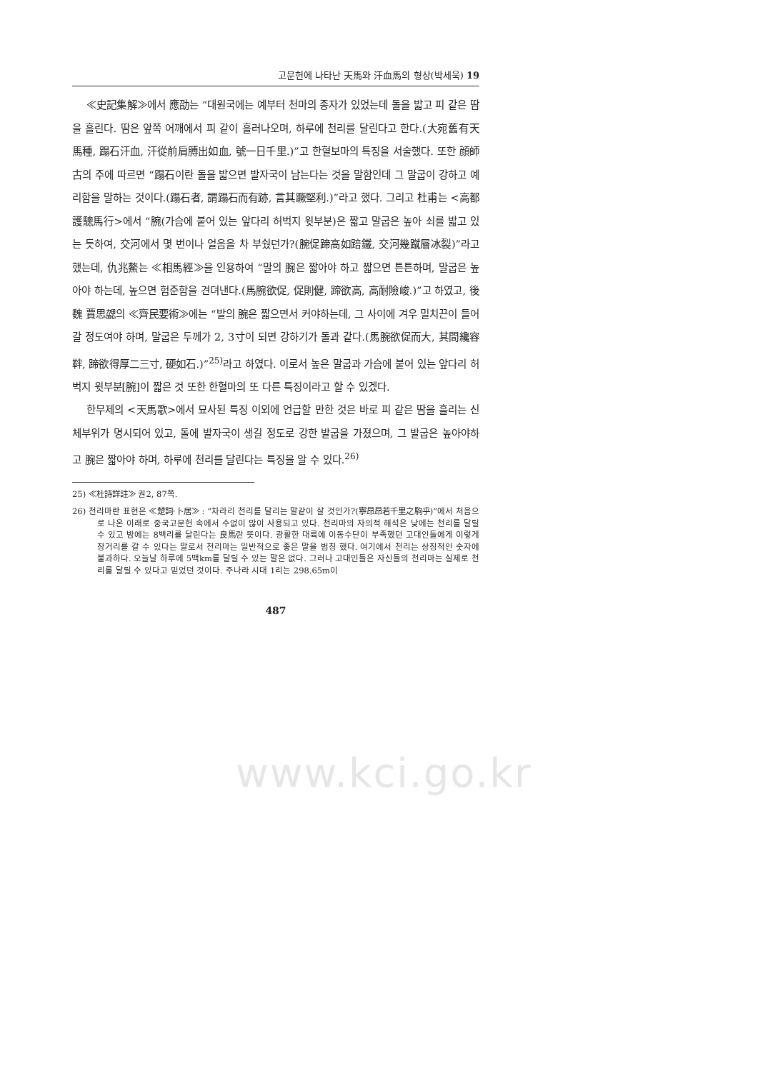고문헌에 나타난 天馬와 汗血馬의 형상(박세욱) 19
≪史記集解≫에서 應劭는 “대원국에는 예부터 천마의 종자가 있었는데 돌을 밟고 피 같은 땀을 흘린다. 땀은 앞쪽 어깨에서 피 같이 흘러나오며, 하루에 천리를 달린다고 한다.(大宛舊有天馬種, 蹋石汗血, 汗從前肩膊出如血, 號一日千里.)”고 한혈보마의 특징을 서술했다. 또한 顔師古의 주에 따르면 “蹋石이란 돌을 밟으면 발자국이 남는다는 것을 말함인데 그 말굽이 강하고 예리함을 말하는 것이다.(蹋石者, 謂蹋石而有跡, 言其蹶堅利.)”라고 했다. 그리고 杜甫는 <高都護驄馬行>에서 “腕(가슴에 붙어 있는 앞다리 허벅지 윗부분)은 짧고 말굽은 높아 쇠를 밟고 있는 듯하여, 交河에서 몇 번이나 얼음을 차 부쉈던가?(腕促蹄高如踣鐵, 交河幾蹴層冰裂)”라고 했는데, 仇兆鰲는 ≪相馬經≫을 인용하여 “말의 腕은 짧아야 하고 짧으면 튼튼하며, 말굽은 높아야 하는데, 높으면 험준함을 견뎌낸다.(馬腕欲促, 促則健, 蹄欲高, 高耐險峻.)”고 하였고, 後魏 賈思勰의 ≪齊民要術≫에는 “발의 腕은 짧으면서 커야하는데, 그 사이에 겨우 밀치끈이 들어갈 정도여야 하며, 말굽은 두께가 2, 3寸이 되면 강하기가 돌과 같다.(馬腕欲促而大, 其間纔容靽, 蹄欲得厚二三寸, 硬如石.)”<sup>25)</sup>라고 하였다. 이로서 높은 말굽과 가슴에 붙어 있는 앞다리 허벅지 윗부분[腕]이 짧은 것 또한 한혈마의 또 다른 특징이라고 할 수 있겠다.
한무제의 <天馬歌>에서 묘사된 특징 이외에 언급할 만한 것은 바로 피 같은 땀을 흘리는 신체부위가 명시되어 있고, 돌에 발자국이 생길 정도로 강한 발굽을 가졌으며, 그 발굽은 높아야하고 腕은 짧아야 하며, 하루에 천리를 달린다는 특징을 알 수 있다.<sup>26)</sup>
25) ≪杜詩詳註≫ 권2, 87쪽.
26) 천리마란 표현은 ≪楚詞·卜居≫ : “차라리 천리를 달리는 말같이 살 것인가?(寧昂昂若千里之駒乎)”에서 처음으로 나온 이래로 중국고문헌 속에서 수없이 많이 사용되고 있다. 천리마의 자의적 해석은 낮에는 천리를 달릴 수 있고 밤에는 8백리를 달린다는 良馬란 뜻이다. 광활한 대륙에 이동수단이 부족했던 고대인들에게 이렇게 장거리를 갈 수 있다는 말로서 천리마는 일반적으로 좋은 말을 범칭 했다. 여기에서 천리는 상징적인 숫자에 불과하다. 오늘날 하루에 5백km를 달릴 수 있는 말은 없다. 그러나 고대인들은 자신들의 천리마는 실제로 천리를 달릴 수 있다고 믿었던 것이다. 주나라 시대 1리는 298.65m이
487
www.kci.go.kr